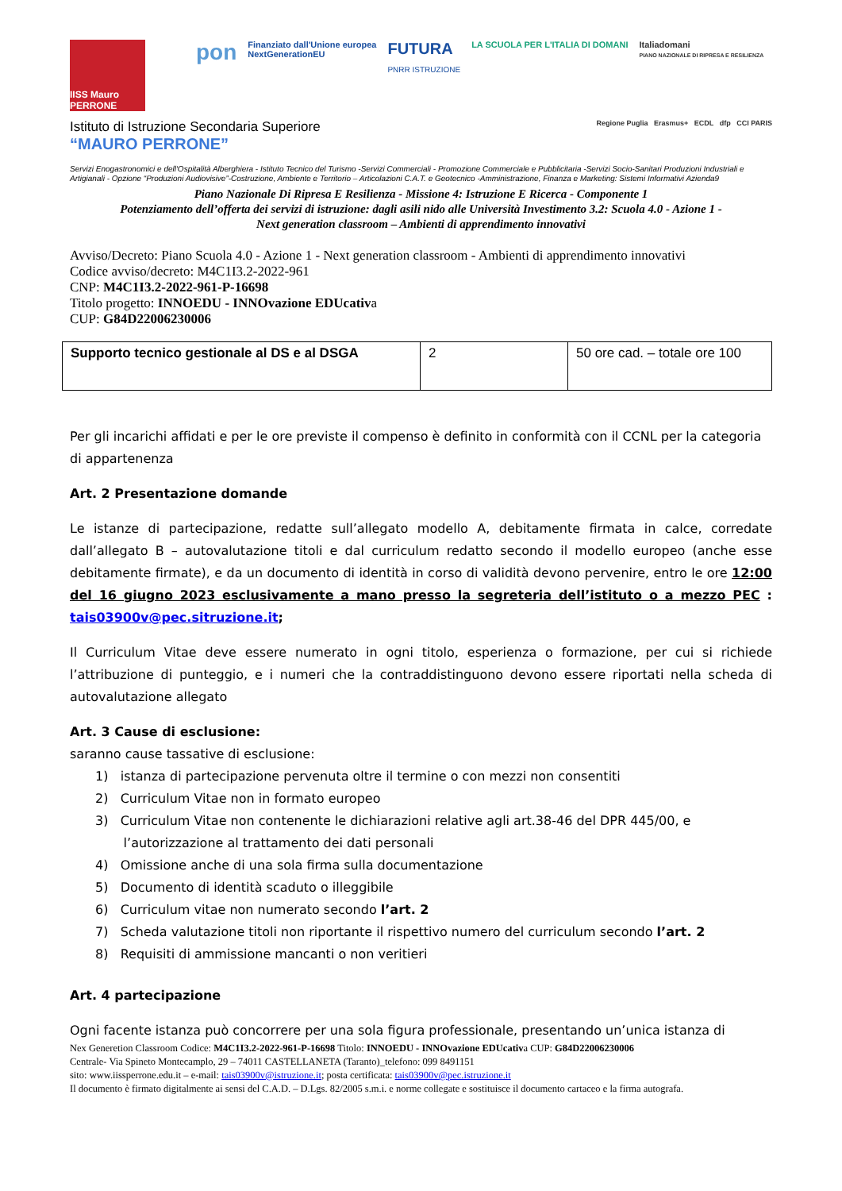IISS Mauro PERRONE
pon
Finanziato dall'Unione europea
NextGenerationEU
FUTURA
PNRR ISTRUZIONE
LA SCUOLA PER L'ITALIA DI DOMANI
Italiadomani
PIANO NAZIONALE DI RIPRESA E RESILIENZA
Istituto di Istruzione Secondaria Superiore
“MAURO PERRONE”
Regione Puglia Erasmus+ ECDL dfp CCI PARIS
Servizi Enogastronomici e dell'Ospitalità Alberghiera - Istituto Tecnico del Turismo -Servizi Commerciali - Promozione Commerciale e Pubblicitaria -Servizi Socio-Sanitari Produzioni Industriali e Artigianali - Opzione “Produzioni Audiovisive”-Costruzione, Ambiente e Territorio – Articolazioni C.A.T. e Geotecnico -Amministrazione, Finanza e Marketing: Sistemi Informativi Azienda9
Piano Nazionale Di Ripresa E Resilienza - Missione 4: Istruzione E Ricerca - Componente 1
Potenziamento dell’offerta dei servizi di istruzione: dagli asili nido alle Università Investimento 3.2: Scuola 4.0 - Azione 1 -
Next generation classroom – Ambienti di apprendimento innovativi
Avviso/Decreto: Piano Scuola 4.0 - Azione 1 - Next generation classroom - Ambienti di apprendimento innovativi
Codice avviso/decreto: M4C1I3.2-2022-961
CNP: M4C1I3.2-2022-961-P-16698
Titolo progetto: INNOEDU - INNOvazione EDUcativa
CUP: G84D22006230006
| Supporto tecnico gestionale al DS e al DSGA | 2 | 50 ore cad. – totale ore 100 |
Per gli incarichi affidati e per le ore previste il compenso è definito in conformità con il CCNL per la categoria di appartenenza
Art. 2 Presentazione domande
Le istanze di partecipazione, redatte sull’allegato modello A, debitamente firmata in calce, corredate dall’allegato B – autovalutazione titoli e dal curriculum redatto secondo il modello europeo (anche esse debitamente firmate), e da un documento di identità in corso di validità devono pervenire, entro le ore 12:00 del 16 giugno 2023 esclusivamente a mano presso la segreteria dell’istituto o a mezzo PEC : tais03900v@pec.sitruzione.it;
Il Curriculum Vitae deve essere numerato in ogni titolo, esperienza o formazione, per cui si richiede l’attribuzione di punteggio, e i numeri che la contraddistinguono devono essere riportati nella scheda di autovalutazione allegato
Art. 3 Cause di esclusione:
saranno cause tassative di esclusione:
1) istanza di partecipazione pervenuta oltre il termine o con mezzi non consentiti
2) Curriculum Vitae non in formato europeo
3) Curriculum Vitae non contenente le dichiarazioni relative agli art.38-46 del DPR 445/00, e
l’autorizzazione al trattamento dei dati personali
4) Omissione anche di una sola firma sulla documentazione
5) Documento di identità scaduto o illeggibile
6) Curriculum vitae non numerato secondo l’art. 2
7) Scheda valutazione titoli non riportante il rispettivo numero del curriculum secondo l’art. 2
8) Requisiti di ammissione mancanti o non veritieri
Art. 4 partecipazione
Ogni facente istanza può concorrere per una sola figura professionale, presentando un’unica istanza di
Nex Generetion Classroom Codice: M4C1I3.2-2022-961-P-16698 Titolo: INNOEDU - INNOvazione EDUcativa CUP: G84D22006230006
Centrale- Via Spineto Montecamplo, 29 – 74011 CASTELLANETA (Taranto)_telefono: 099 8491151
sito: www.iissperrone.edu.it – e-mail: tais03900v@istruzione.it; posta certificata: tais03900v@pec.istruzione.it
Il documento è firmato digitalmente ai sensi del C.A.D. – D.Lgs. 82/2005 s.m.i. e norme collegate e sostituisce il documento cartaceo e la firma autografa.